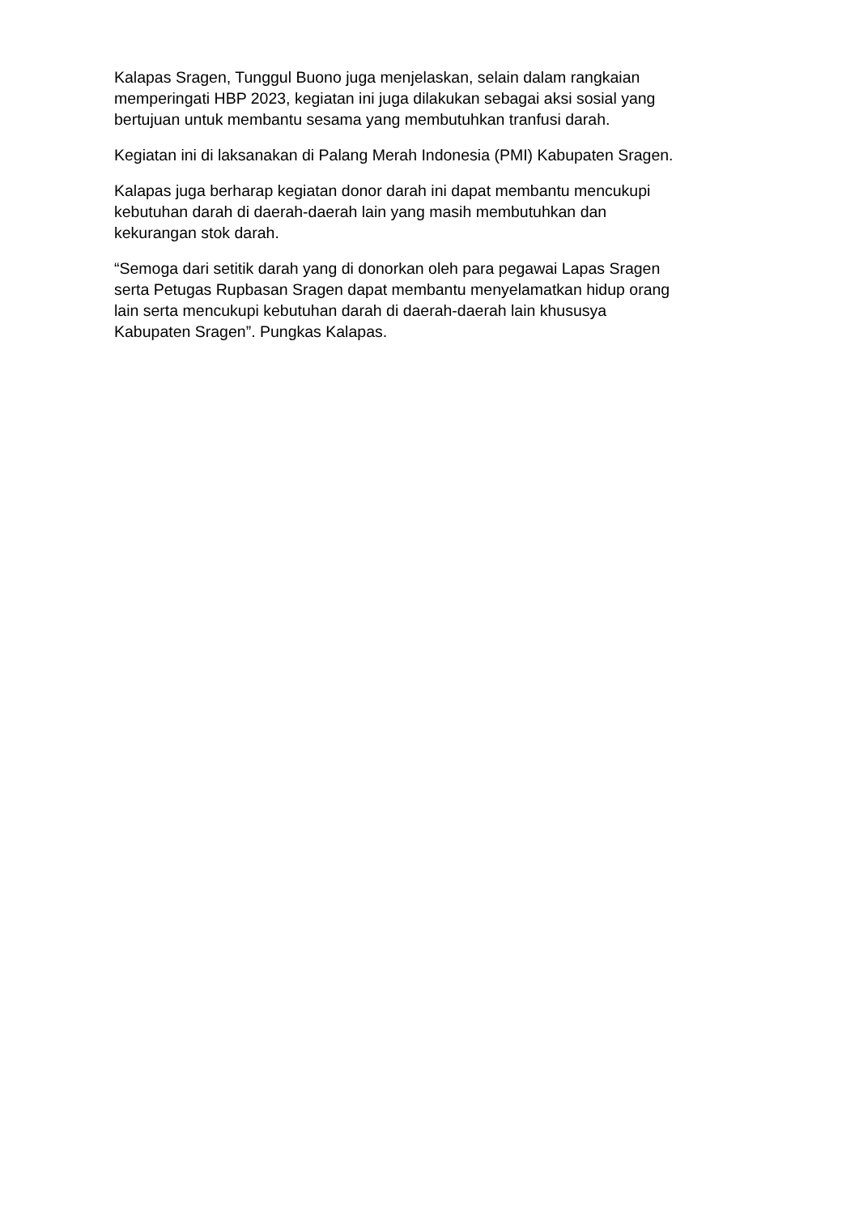Kalapas Sragen, Tunggul Buono juga menjelaskan, selain dalam rangkaian memperingati HBP 2023, kegiatan ini juga dilakukan sebagai aksi sosial yang bertujuan untuk membantu sesama yang membutuhkan tranfusi darah.
Kegiatan ini di laksanakan di Palang Merah Indonesia (PMI) Kabupaten Sragen.
Kalapas juga berharap kegiatan donor darah ini dapat membantu mencukupi kebutuhan darah di daerah-daerah lain yang masih membutuhkan dan kekurangan stok darah.
“Semoga dari setitik darah yang di donorkan oleh para pegawai Lapas Sragen serta Petugas Rupbasan Sragen dapat membantu menyelamatkan hidup orang lain serta mencukupi kebutuhan darah di daerah-daerah lain khususya Kabupaten Sragen”. Pungkas Kalapas.